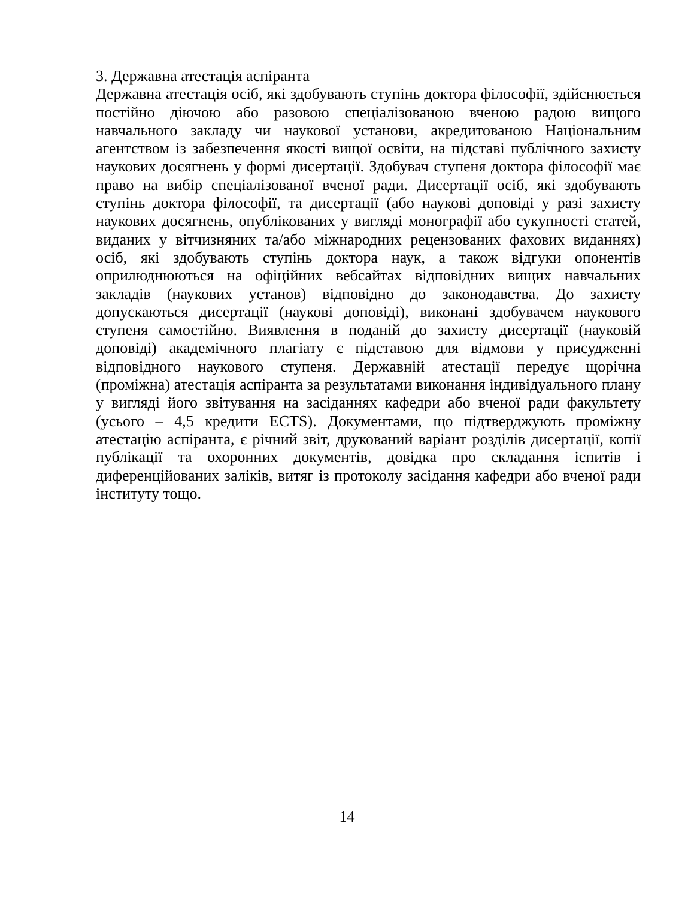3. Державна атестація аспіранта
Державна атестація осіб, які здобувають ступінь доктора філософії, здійснюється постійно діючою або разовою спеціалізованою вченою радою вищого навчального закладу чи наукової установи, акредитованою Національним агентством із забезпечення якості вищої освіти, на підставі публічного захисту наукових досягнень у формі дисертації. Здобувач ступеня доктора філософії має право на вибір спеціалізованої вченої ради. Дисертації осіб, які здобувають ступінь доктора філософії, та дисертації (або наукові доповіді у разі захисту наукових досягнень, опублікованих у вигляді монографії або сукупності статей, виданих у вітчизняних та/або міжнародних рецензованих фахових виданнях) осіб, які здобувають ступінь доктора наук, а також відгуки опонентів оприлюднюються на офіційних вебсайтах відповідних вищих навчальних закладів (наукових установ) відповідно до законодавства. До захисту допускаються дисертації (наукові доповіді), виконані здобувачем наукового ступеня самостійно. Виявлення в поданій до захисту дисертації (науковій доповіді) академічного плагіату є підставою для відмови у присудженні відповідного наукового ступеня. Державній атестації передує щорічна (проміжна) атестація аспіранта за результатами виконання індивідуального плану у вигляді його звітування на засіданнях кафедри або вченої ради факультету (усього – 4,5 кредити ECTS). Документами, що підтверджують проміжну атестацію аспіранта, є річний звіт, друкований варіант розділів дисертації, копії публікації та охоронних документів, довідка про складання іспитів і диференційованих заліків, витяг із протоколу засідання кафедри або вченої ради інституту тощо.
14